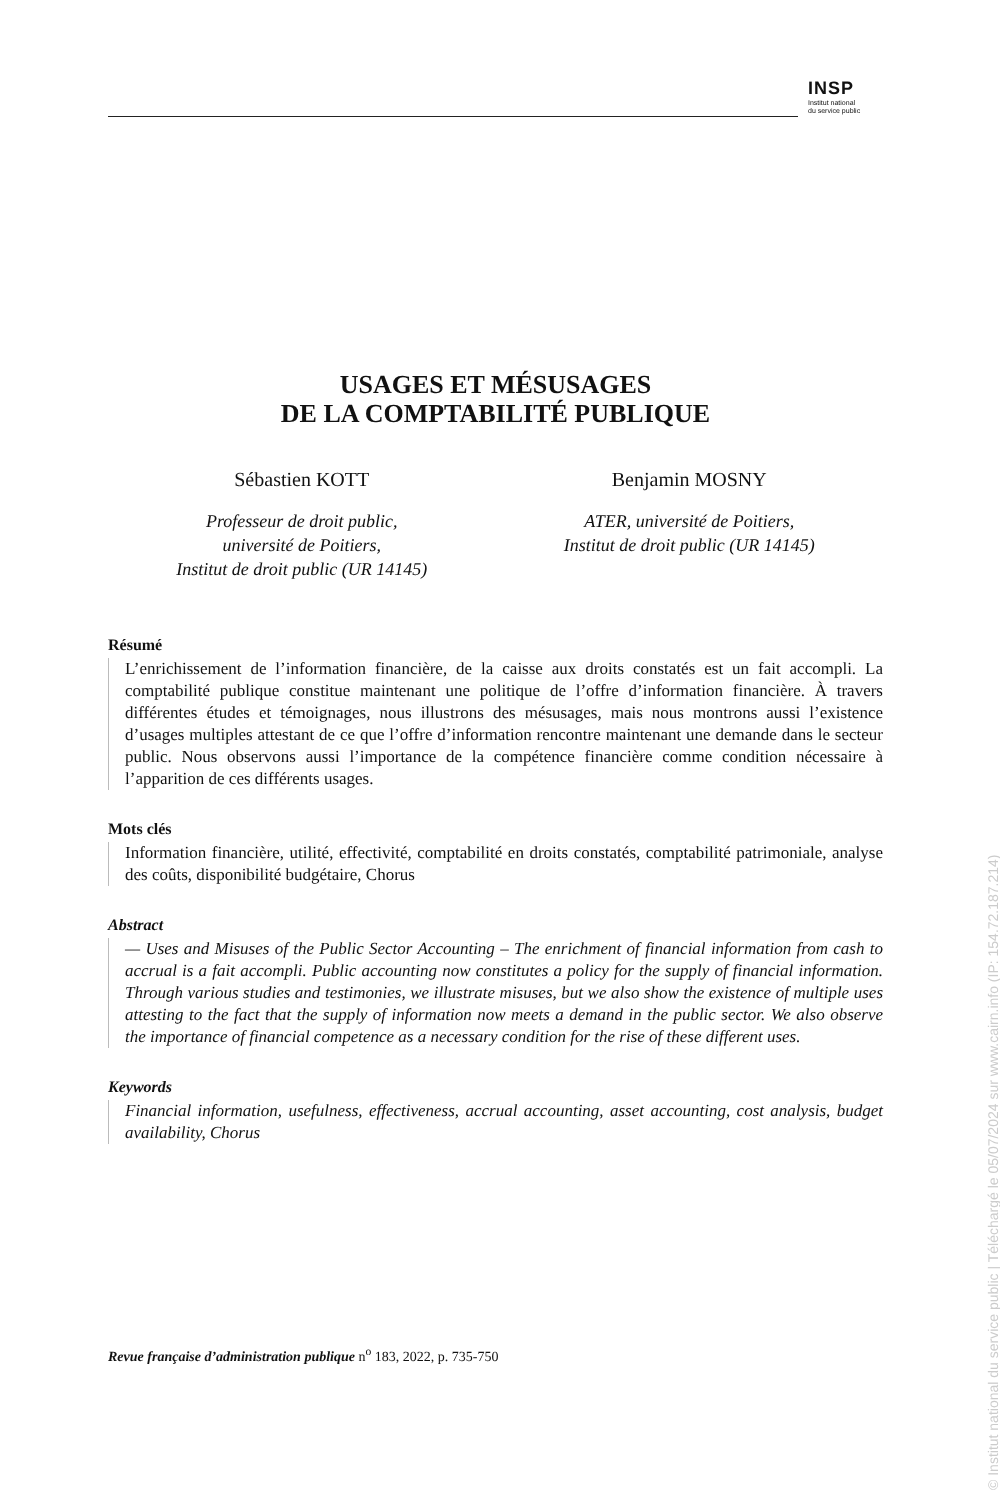INSP
Institut national
du service public
USAGES ET MÉSUSAGES
DE LA COMPTABILITÉ PUBLIQUE
Sébastien KOTT
Professeur de droit public,
université de Poitiers,
Institut de droit public (UR 14145)
Benjamin MOSNY
ATER, université de Poitiers,
Institut de droit public (UR 14145)
Résumé
L’enrichissement de l’information financière, de la caisse aux droits constatés est un fait accompli. La comptabilité publique constitue maintenant une politique de l’offre d’information financière. À travers différentes études et témoignages, nous illustrons des mésusages, mais nous montrons aussi l’existence d’usages multiples attestant de ce que l’offre d’information rencontre maintenant une demande dans le secteur public. Nous observons aussi l’importance de la compétence financière comme condition nécessaire à l’apparition de ces différents usages.
Mots clés
Information financière, utilité, effectivité, comptabilité en droits constatés, comptabilité patrimoniale, analyse des coûts, disponibilité budgétaire, Chorus
Abstract
— Uses and Misuses of the Public Sector Accounting – The enrichment of financial information from cash to accrual is a fait accompli. Public accounting now constitutes a policy for the supply of financial information. Through various studies and testimonies, we illustrate misuses, but we also show the existence of multiple uses attesting to the fact that the supply of information now meets a demand in the public sector. We also observe the importance of financial competence as a necessary condition for the rise of these different uses.
Keywords
Financial information, usefulness, effectiveness, accrual accounting, asset accounting, cost analysis, budget availability, Chorus
Revue française d’administration publique n<sup>o</sup> 183, 2022, p. 735-750
© Institut national du service public | Téléchargé le 05/07/2024 sur www.cairn.info (IP: 154.72.187.214)